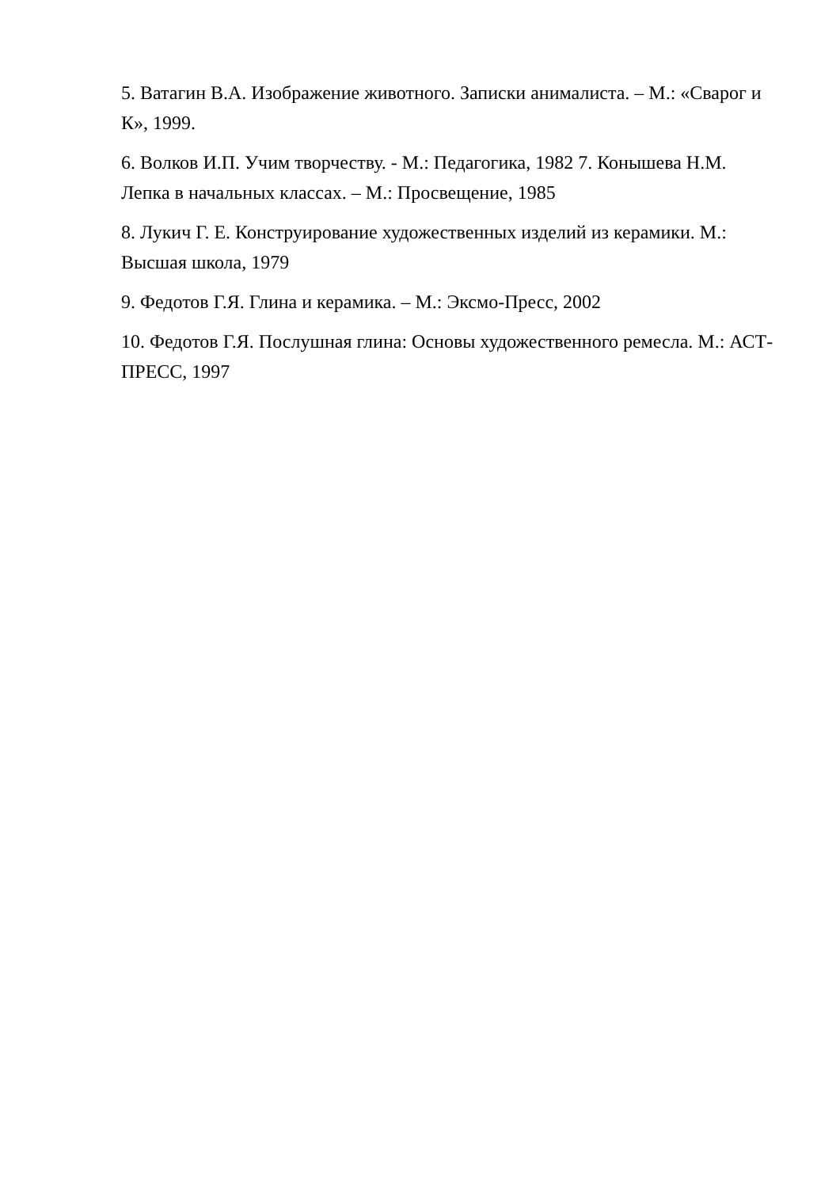5. Ватагин В.А. Изображение животного. Записки анималиста. – М.: «Сварог и К», 1999.
6. Волков И.П. Учим творчеству. - М.: Педагогика, 1982 7. Конышева Н.М. Лепка в начальных классах. – М.: Просвещение, 1985
8. Лукич Г. Е. Конструирование художественных изделий из керамики. М.: Высшая школа, 1979
9. Федотов Г.Я. Глина и керамика. – М.: Эксмо-Пресс, 2002
10. Федотов Г.Я. Послушная глина: Основы художественного ремесла. М.: АСТ-ПРЕСС, 1997